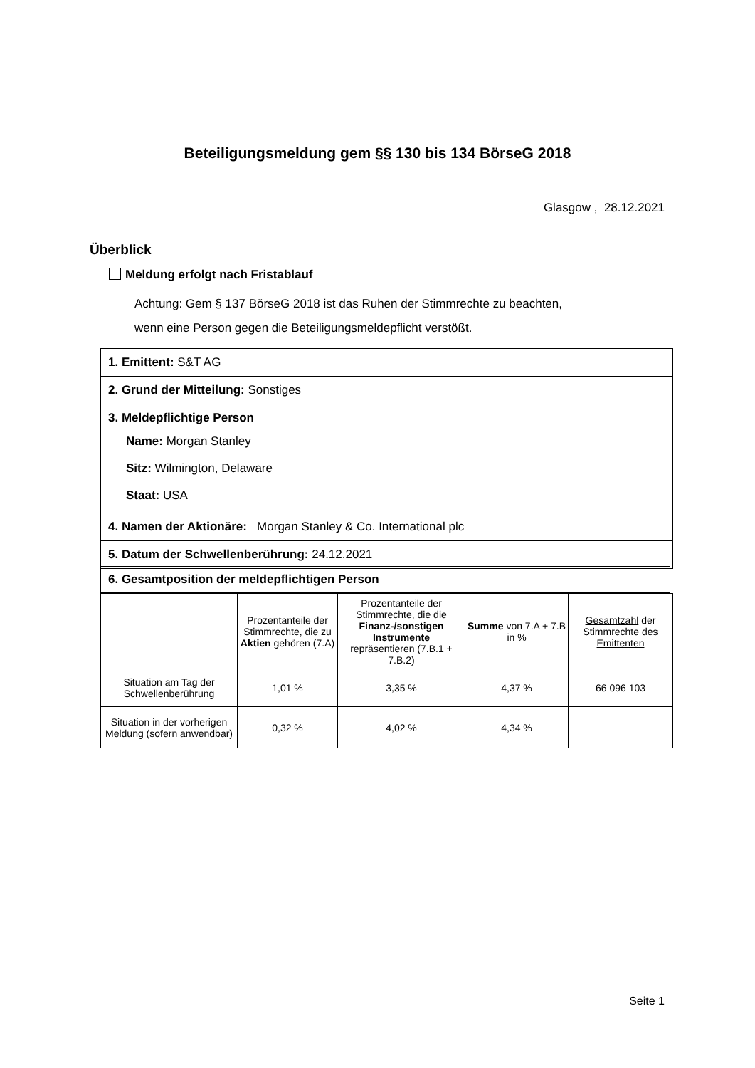Beteiligungsmeldung gem §§ 130 bis 134 BörseG 2018
Glasgow , 28.12.2021
Überblick
Meldung erfolgt nach Fristablauf
Achtung: Gem § 137 BörseG 2018 ist das Ruhen der Stimmrechte zu beachten,
wenn eine Person gegen die Beteiligungsmeldepflicht verstößt.
1. Emittent: S&T AG
2. Grund der Mitteilung: Sonstiges
3. Meldepflichtige Person
Name: Morgan Stanley
Sitz: Wilmington, Delaware
Staat: USA
4. Namen der Aktionäre: Morgan Stanley & Co. International plc
5. Datum der Schwellenberührung: 24.12.2021
6. Gesamtposition der meldepflichtigen Person
| | Prozentanteile der Stimmrechte, die zu Aktien gehören (7.A) | Prozentanteile der Stimmrechte, die die Finanz-/sonstigen Instrumente repräsentieren (7.B.1 + 7.B.2) | Summe von 7.A + 7.B in % | Gesamtzahl der Stimmrechte des Emittenten |
| Situation am Tag der Schwellenberührung | 1,01 % | 3,35 % | 4,37 % | 66 096 103 |
| Situation in der vorherigen Meldung (sofern anwendbar) | 0,32 % | 4,02 % | 4,34 % | |
Seite 1